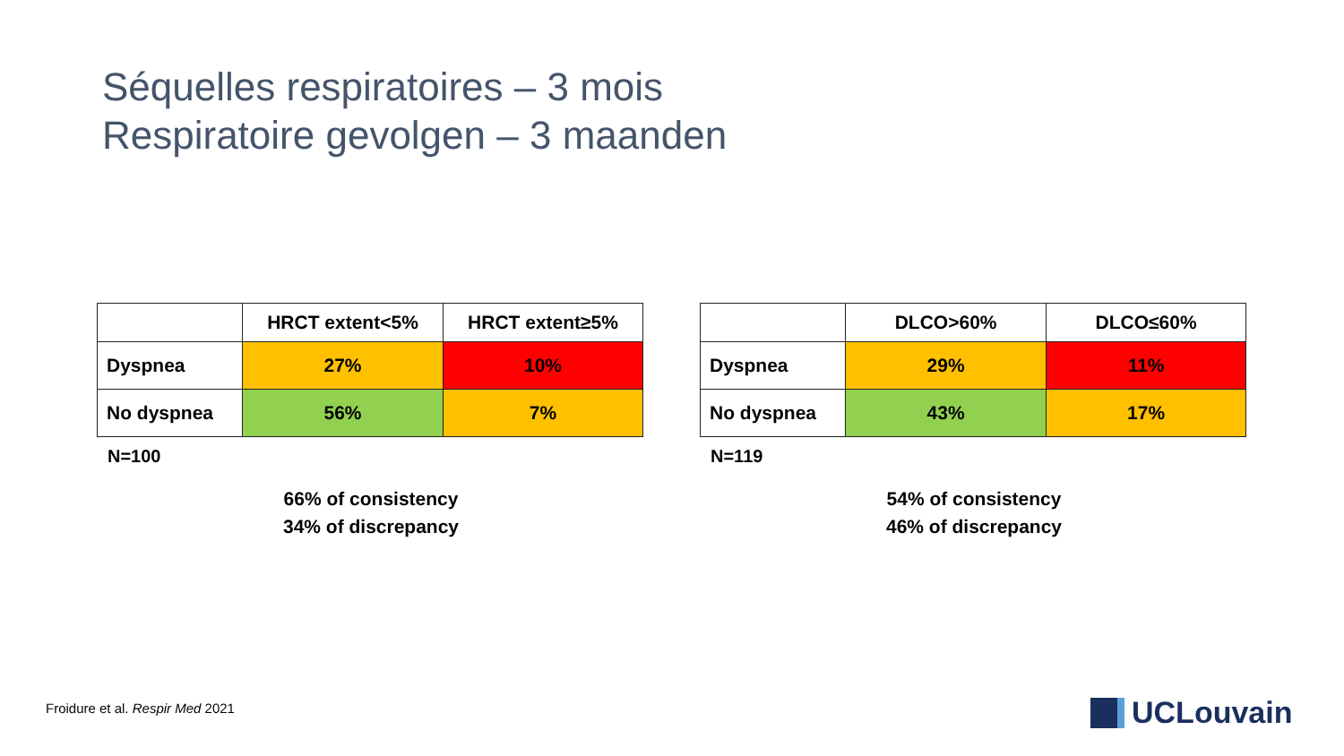Séquelles respiratoires – 3 mois
Respiratoire gevolgen – 3 maanden
| | HRCT extent<5% | HRCT extent≥5% |
| --- | --- | --- |
| Dyspnea | 27% | 10% |
| No dyspnea | 56% | 7% |
N=100
66% of consistency
34% of discrepancy
| | DLCO>60% | DLCO≤60% |
| --- | --- | --- |
| Dyspnea | 29% | 11% |
| No dyspnea | 43% | 17% |
N=119
54% of consistency
46% of discrepancy
Froidure et al. Respir Med 2021
UCLouvain